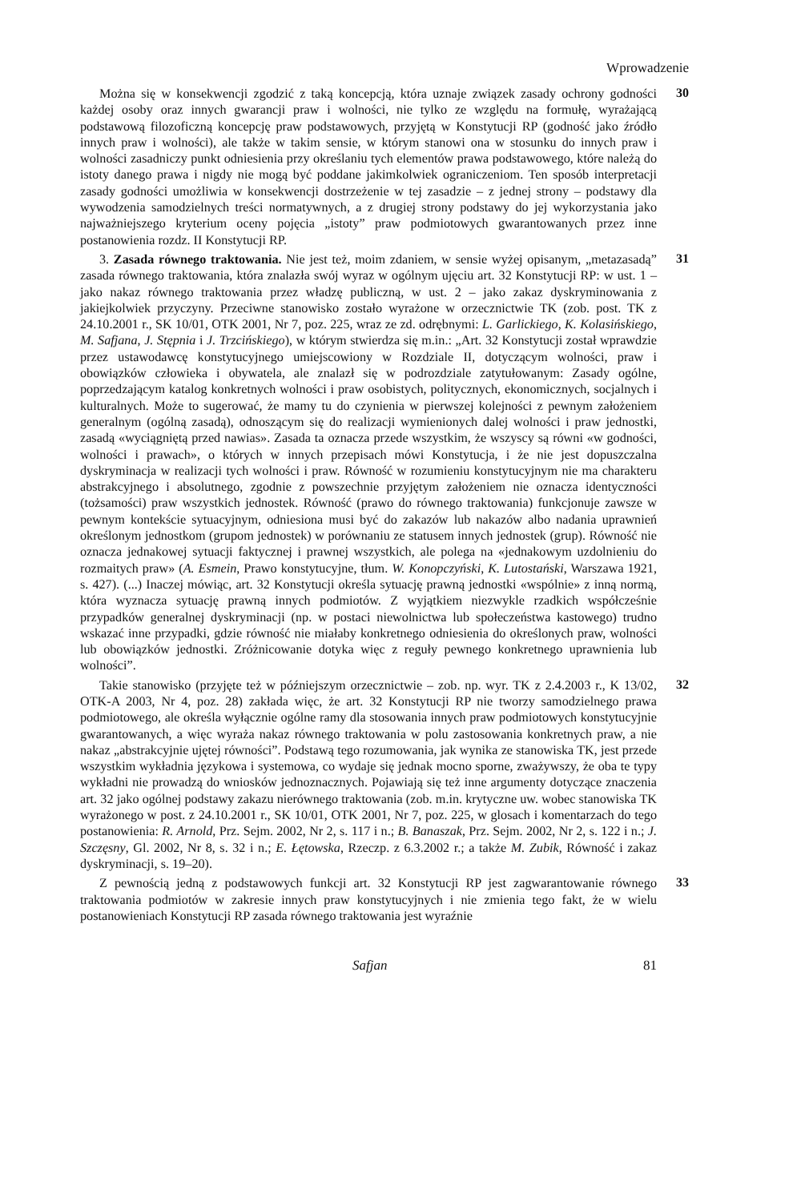Wprowadzenie
Można się w konsekwencji zgodzić z taką koncepcją, która uznaje związek zasady ochrony godności każdej osoby oraz innych gwarancji praw i wolności, nie tylko ze względu na formułę, wyrażającą podstawową filozoficzną koncepcję praw podstawowych, przyjętą w Konstytucji RP (godność jako źródło innych praw i wolności), ale także w takim sensie, w którym stanowi ona w stosunku do innych praw i wolności zasadniczy punkt odniesienia przy określaniu tych elementów prawa podstawowego, które należą do istoty danego prawa i nigdy nie mogą być poddane jakimkolwiek ograniczeniom. Ten sposób interpretacji zasady godności umożliwia w konsekwencji dostrzeżenie w tej zasadzie – z jednej strony – podstawy dla wywodzenia samodzielnych treści normatywnych, a z drugiej strony podstawy do jej wykorzystania jako najważniejszego kryterium oceny pojęcia „istoty” praw podmiotowych gwarantowanych przez inne postanowienia rozdz. II Konstytucji RP.
30
3. Zasada równego traktowania. Nie jest też, moim zdaniem, w sensie wyżej opisanym, „metazasadą” zasada równego traktowania, która znalazła swój wyraz w ogólnym ujęciu art. 32 Konstytucji RP: w ust. 1 – jako nakaz równego traktowania przez władzę publiczną, w ust. 2 – jako zakaz dyskryminowania z jakiejkolwiek przyczyny. Przeciwne stanowisko zostało wyrażone w orzecznictwie TK (zob. post. TK z 24.10.2001 r., SK 10/01, OTK 2001, Nr 7, poz. 225, wraz ze zd. odrębnymi: L. Garlickiego, K. Kolasińskiego, M. Safjana, J. Stępnia i J. Trzcińskiego), w którym stwierdza się m.in.: „Art. 32 Konstytucji został wprawdzie przez ustawodawcę konstytucyjnego umiejscowiony w Rozdziale II, dotyczącym wolności, praw i obowiązków człowieka i obywatela, ale znalazł się w podrozdziale zatytułowanym: Zasady ogólne, poprzedzającym katalog konkretnych wolności i praw osobistych, politycznych, ekonomicznych, socjalnych i kulturalnych. Może to sugerować, że mamy tu do czynienia w pierwszej kolejności z pewnym założeniem generalnym (ogólną zasadą), odnoszącym się do realizacji wymienionych dalej wolności i praw jednostki, zasadą «wyciągniętą przed nawias». Zasada ta oznacza przede wszystkim, że wszyscy są równi «w godności, wolności i prawach», o których w innych przepisach mówi Konstytucja, i że nie jest dopuszczalna dyskryminacja w realizacji tych wolności i praw. Równość w rozumieniu konstytucyjnym nie ma charakteru abstrakcyjnego i absolutnego, zgodnie z powszechnie przyjętym założeniem nie oznacza identyczności (tożsamości) praw wszystkich jednostek. Równość (prawo do równego traktowania) funkcjonuje zawsze w pewnym kontekście sytuacyjnym, odniesiona musi być do zakazów lub nakazów albo nadania uprawnień określonym jednostkom (grupom jednostek) w porównaniu ze statusem innych jednostek (grup). Równość nie oznacza jednakowej sytuacji faktycznej i prawnej wszystkich, ale polega na «jednakowym uzdolnieniu do rozmaitych praw» (A. Esmein, Prawo konstytucyjne, tłum. W. Konopczyński, K. Lutostański, Warszawa 1921, s. 427). (...) Inaczej mówiąc, art. 32 Konstytucji określa sytuację prawną jednostki «wspólnie» z inną normą, która wyznacza sytuację prawną innych podmiotów. Z wyjątkiem niezwykle rzadkich współcześnie przypadków generalnej dyskryminacji (np. w postaci niewolnictwa lub społeczeństwa kastowego) trudno wskazać inne przypadki, gdzie równość nie miałaby konkretnego odniesienia do określonych praw, wolności lub obowiązków jednostki. Zróżnicowanie dotyka więc z reguły pewnego konkretnego uprawnienia lub wolności”.
31
Takie stanowisko (przyjęte też w późniejszym orzecznictwie – zob. np. wyr. TK z 2.4.2003 r., K 13/02, OTK-A 2003, Nr 4, poz. 28) zakłada więc, że art. 32 Konstytucji RP nie tworzy samodzielnego prawa podmiotowego, ale określa wyłącznie ogólne ramy dla stosowania innych praw podmiotowych konstytucyjnie gwarantowanych, a więc wyraża nakaz równego traktowania w polu zastosowania konkretnych praw, a nie nakaz „abstrakcyjnie ujętej równości”. Podstawą tego rozumowania, jak wynika ze stanowiska TK, jest przede wszystkim wykładnia językowa i systemowa, co wydaje się jednak mocno sporne, zważywszy, że oba te typy wykładni nie prowadzą do wniosków jednoznacznych. Pojawiają się też inne argumenty dotyczące znaczenia art. 32 jako ogólnej podstawy zakazu nierównego traktowania (zob. m.in. krytyczne uw. wobec stanowiska TK wyrażonego w post. z 24.10.2001 r., SK 10/01, OTK 2001, Nr 7, poz. 225, w glosach i komentarzach do tego postanowienia: R. Arnold, Prz. Sejm. 2002, Nr 2, s. 117 i n.; B. Banaszak, Prz. Sejm. 2002, Nr 2, s. 122 i n.; J. Szczęsny, Gl. 2002, Nr 8, s. 32 i n.; E. Łętowska, Rzeczp. z 6.3.2002 r.; a także M. Zubik, Równość i zakaz dyskryminacji, s. 19–20).
32
Z pewnością jedną z podstawowych funkcji art. 32 Konstytucji RP jest zagwarantowanie równego traktowania podmiotów w zakresie innych praw konstytucyjnych i nie zmienia tego fakt, że w wielu postanowieniach Konstytucji RP zasada równego traktowania jest wyraźnie
33
Safjan 81